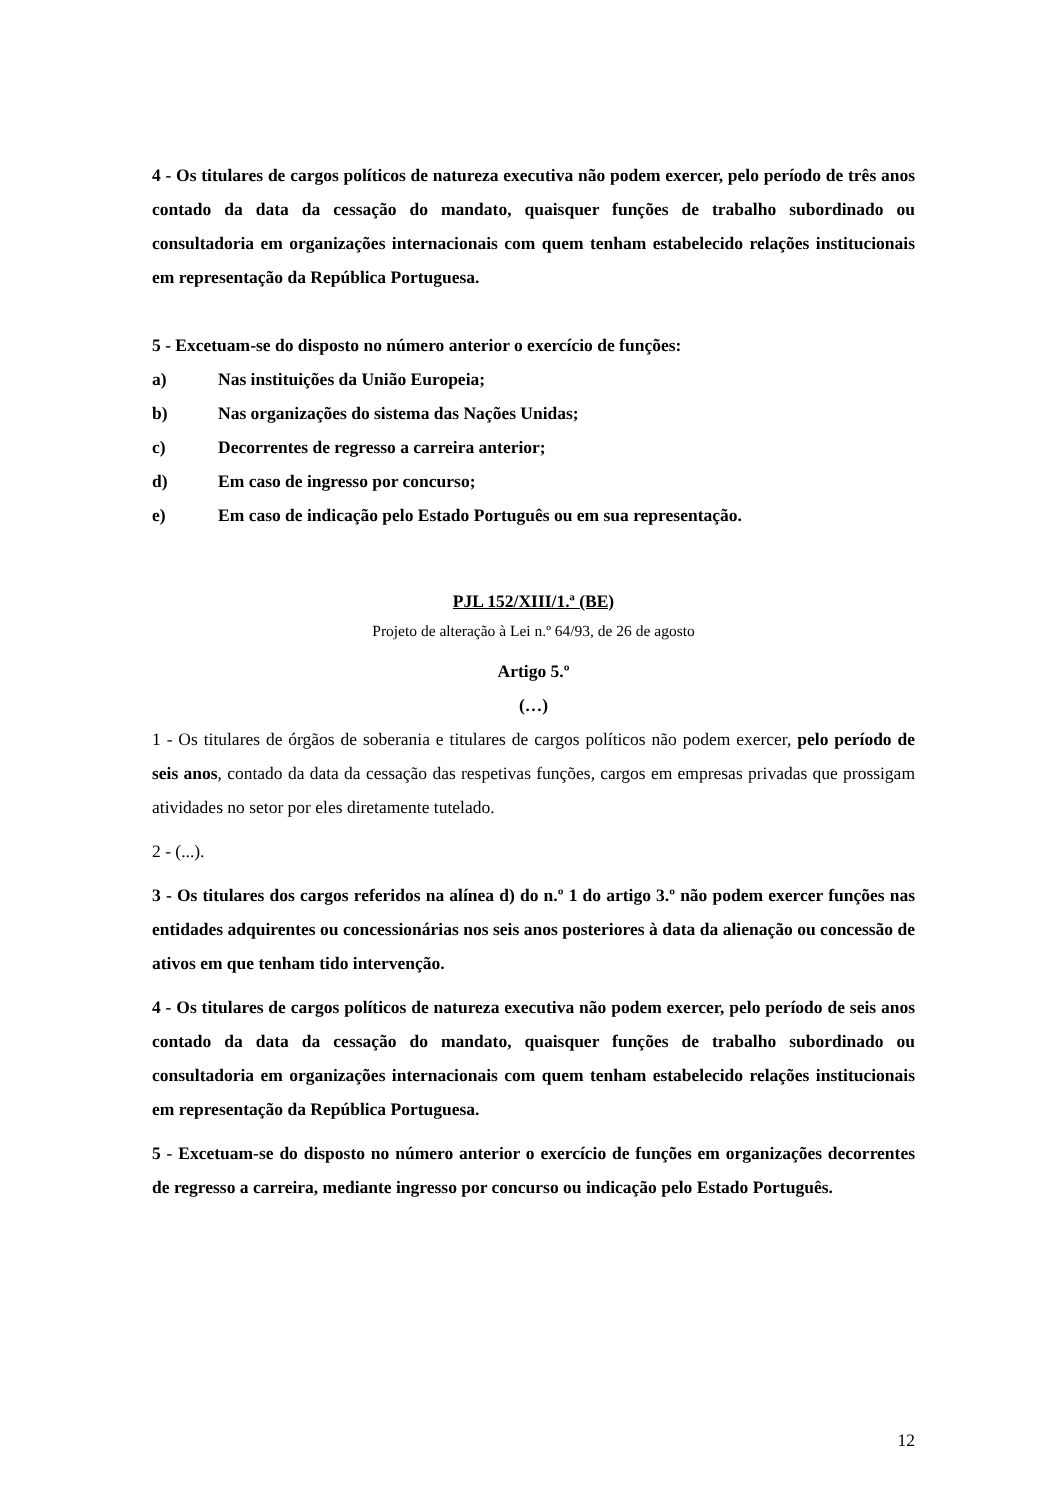4 - Os titulares de cargos políticos de natureza executiva não podem exercer, pelo período de três anos contado da data da cessação do mandato, quaisquer funções de trabalho subordinado ou consultadoria em organizações internacionais com quem tenham estabelecido relações institucionais em representação da República Portuguesa.
5 - Excetuam-se do disposto no número anterior o exercício de funções:
a) Nas instituições da União Europeia;
b) Nas organizações do sistema das Nações Unidas;
c) Decorrentes de regresso a carreira anterior;
d) Em caso de ingresso por concurso;
e) Em caso de indicação pelo Estado Português ou em sua representação.
PJL 152/XIII/1.ª (BE)
Projeto de alteração à Lei n.º 64/93, de 26 de agosto
Artigo 5.º
(…)
1 - Os titulares de órgãos de soberania e titulares de cargos políticos não podem exercer, pelo período de seis anos, contado da data da cessação das respetivas funções, cargos em empresas privadas que prossigam atividades no setor por eles diretamente tutelado.
2 - (...).
3 - Os titulares dos cargos referidos na alínea d) do n.º 1 do artigo 3.º não podem exercer funções nas entidades adquirentes ou concessionárias nos seis anos posteriores à data da alienação ou concessão de ativos em que tenham tido intervenção.
4 - Os titulares de cargos políticos de natureza executiva não podem exercer, pelo período de seis anos contado da data da cessação do mandato, quaisquer funções de trabalho subordinado ou consultadoria em organizações internacionais com quem tenham estabelecido relações institucionais em representação da República Portuguesa.
5 - Excetuam-se do disposto no número anterior o exercício de funções em organizações decorrentes de regresso a carreira, mediante ingresso por concurso ou indicação pelo Estado Português.
12